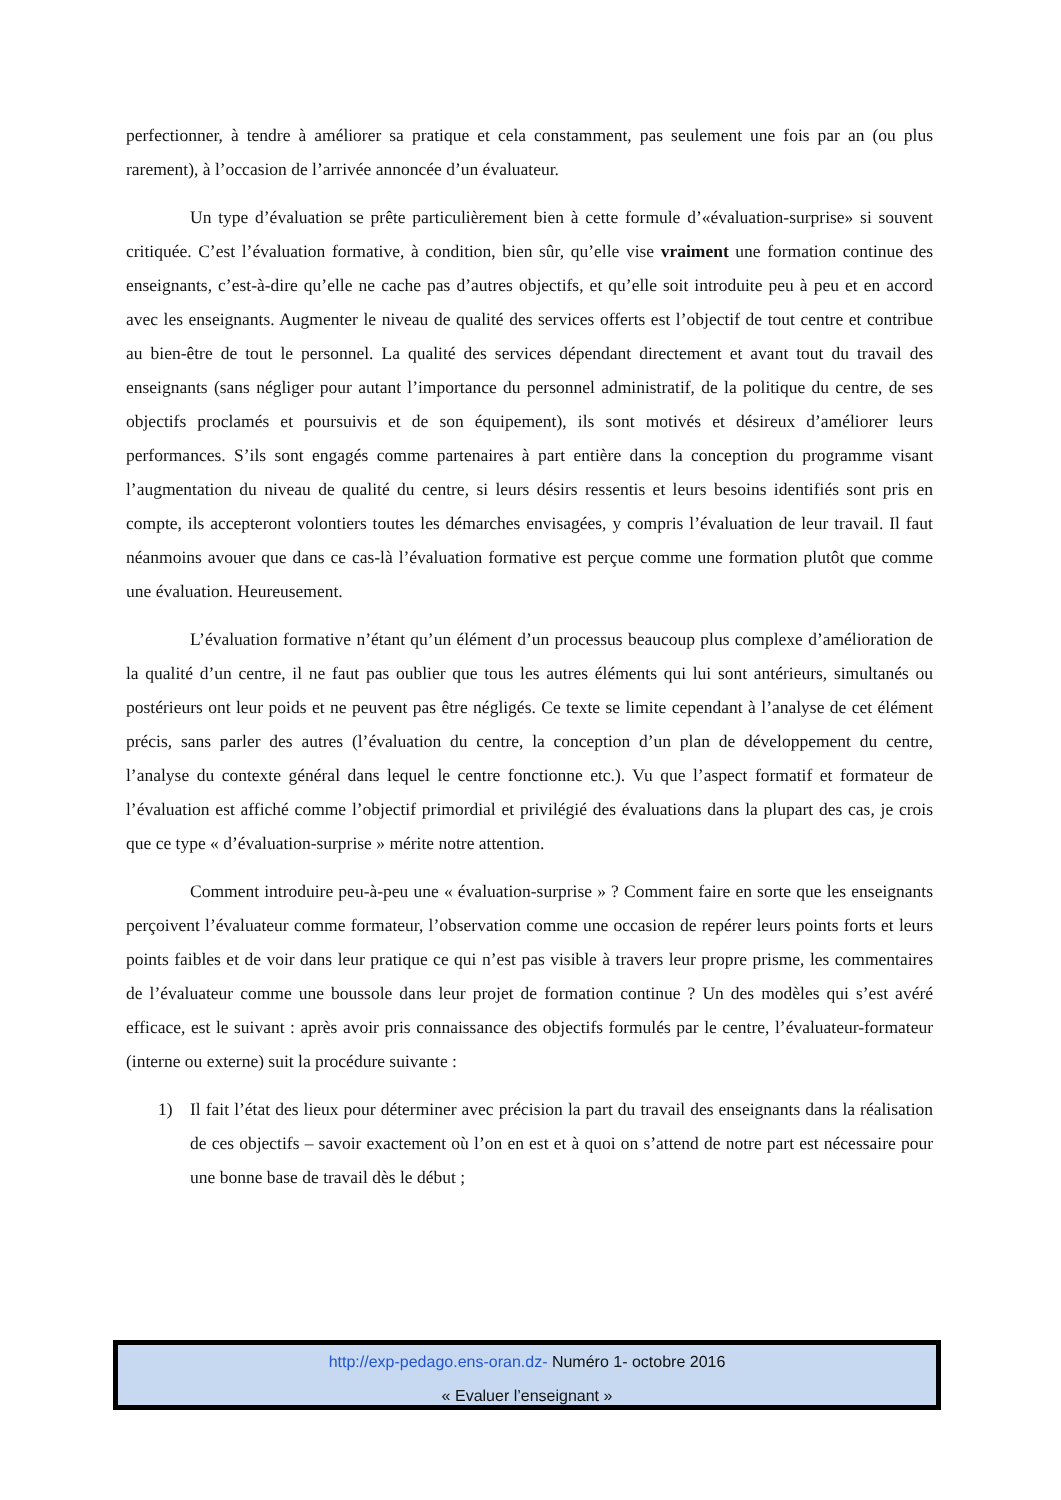perfectionner, à tendre à améliorer sa pratique et cela constamment, pas seulement une fois par an (ou plus rarement), à l’occasion de l’arrivée annoncée d’un évaluateur.
Un type d’évaluation se prête particulièrement bien à cette formule d’«évaluation-surprise» si souvent critiquée. C’est l’évaluation formative, à condition, bien sûr, qu’elle vise vraiment une formation continue des enseignants, c’est-à-dire qu’elle ne cache pas d’autres objectifs, et qu’elle soit introduite peu à peu et en accord avec les enseignants. Augmenter le niveau de qualité des services offerts est l’objectif de tout centre et contribue au bien-être de tout le personnel. La qualité des services dépendant directement et avant tout du travail des enseignants (sans négliger pour autant l’importance du personnel administratif, de la politique du centre, de ses objectifs proclamés et poursuivis et de son équipement), ils sont motivés et désireux d’améliorer leurs performances. S’ils sont engagés comme partenaires à part entière dans la conception du programme visant l’augmentation du niveau de qualité du centre, si leurs désirs ressentis et leurs besoins identifiés sont pris en compte, ils accepteront volontiers toutes les démarches envisagées, y compris l’évaluation de leur travail. Il faut néanmoins avouer que dans ce cas-là l’évaluation formative est perçue comme une formation plutôt que comme une évaluation. Heureusement.
L’évaluation formative n’étant qu’un élément d’un processus beaucoup plus complexe d’amélioration de la qualité d’un centre, il ne faut pas oublier que tous les autres éléments qui lui sont antérieurs, simultanés ou postérieurs ont leur poids et ne peuvent pas être négligés. Ce texte se limite cependant à l’analyse de cet élément précis, sans parler des autres (l’évaluation du centre, la conception d’un plan de développement du centre, l’analyse du contexte général dans lequel le centre fonctionne etc.). Vu que l’aspect formatif et formateur de l’évaluation est affiché comme l’objectif primordial et privilégié des évaluations dans la plupart des cas, je crois que ce type « d’évaluation-surprise » mérite notre attention.
Comment introduire peu-à-peu une « évaluation-surprise » ? Comment faire en sorte que les enseignants perçoivent l’évaluateur comme formateur, l’observation comme une occasion de repérer leurs points forts et leurs points faibles et de voir dans leur pratique ce qui n’est pas visible à travers leur propre prisme, les commentaires de l’évaluateur comme une boussole dans leur projet de formation continue ? Un des modèles qui s’est avéré efficace, est le suivant : après avoir pris connaissance des objectifs formulés par le centre, l’évaluateur-formateur (interne ou externe) suit la procédure suivante :
1) Il fait l’état des lieux pour déterminer avec précision la part du travail des enseignants dans la réalisation de ces objectifs – savoir exactement où l’on en est et à quoi on s’attend de notre part est nécessaire pour une bonne base de travail dès le début ;
http://exp-pedago.ens-oran.dz- Numéro 1- octobre 2016
« Evaluer l’enseignant »